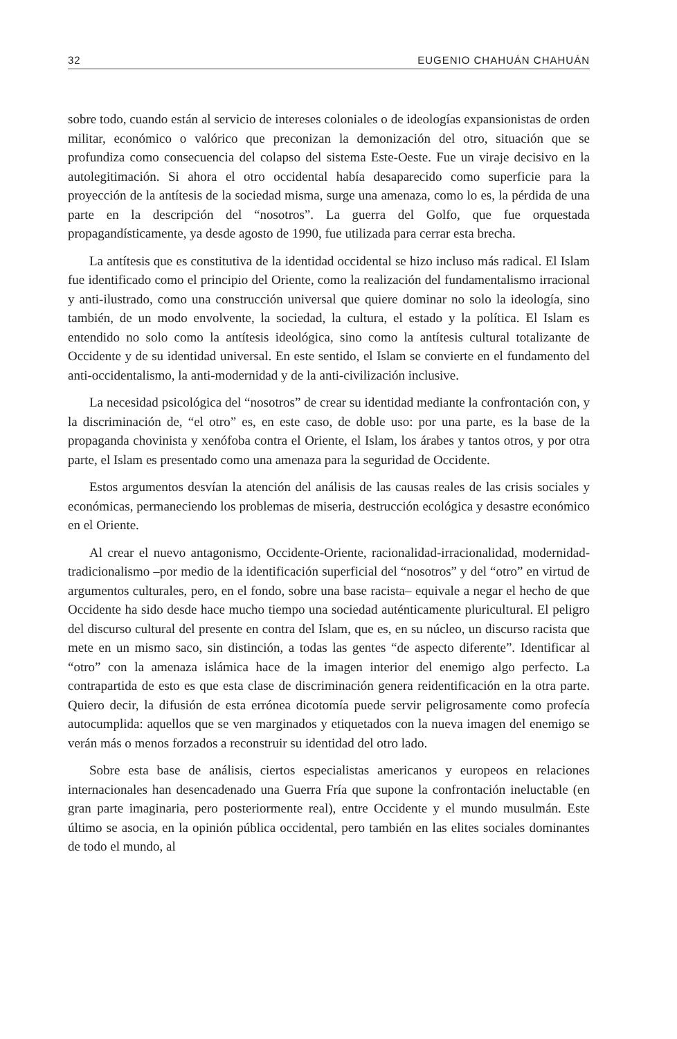32 EUGENIO CHAHUÁN CHAHUÁN
sobre todo, cuando están al servicio de intereses coloniales o de ideologías expansionistas de orden militar, económico o valórico que preconizan la demonización del otro, situación que se profundiza como consecuencia del colapso del sistema Este-Oeste. Fue un viraje decisivo en la autolegitimación. Si ahora el otro occidental había desaparecido como superficie para la proyección de la antítesis de la sociedad misma, surge una amenaza, como lo es, la pérdida de una parte en la descripción del “nosotros”. La guerra del Golfo, que fue orquestada propagandísticamente, ya desde agosto de 1990, fue utilizada para cerrar esta brecha.
La antítesis que es constitutiva de la identidad occidental se hizo incluso más radical. El Islam fue identificado como el principio del Oriente, como la realización del fundamentalismo irracional y anti-ilustrado, como una construcción universal que quiere dominar no solo la ideología, sino también, de un modo envolvente, la sociedad, la cultura, el estado y la política. El Islam es entendido no solo como la antítesis ideológica, sino como la antítesis cultural totalizante de Occidente y de su identidad universal. En este sentido, el Islam se convierte en el fundamento del anti-occidentalismo, la anti-modernidad y de la anti-civilización inclusive.
La necesidad psicológica del “nosotros” de crear su identidad mediante la confrontación con, y la discriminación de, “el otro” es, en este caso, de doble uso: por una parte, es la base de la propaganda chovinista y xenófoba contra el Oriente, el Islam, los árabes y tantos otros, y por otra parte, el Islam es presentado como una amenaza para la seguridad de Occidente.
Estos argumentos desvían la atención del análisis de las causas reales de las crisis sociales y económicas, permaneciendo los problemas de miseria, destrucción ecológica y desastre económico en el Oriente.
Al crear el nuevo antagonismo, Occidente-Oriente, racionalidad-irracionalidad, modernidad-tradicionalismo –por medio de la identificación superficial del “nosotros” y del “otro” en virtud de argumentos culturales, pero, en el fondo, sobre una base racista– equivale a negar el hecho de que Occidente ha sido desde hace mucho tiempo una sociedad auténticamente pluricultural. El peligro del discurso cultural del presente en contra del Islam, que es, en su núcleo, un discurso racista que mete en un mismo saco, sin distinción, a todas las gentes “de aspecto diferente”. Identificar al “otro” con la amenaza islámica hace de la imagen interior del enemigo algo perfecto. La contrapartida de esto es que esta clase de discriminación genera reidentificación en la otra parte. Quiero decir, la difusión de esta errónea dicotomía puede servir peligrosamente como profecía autocumplida: aquellos que se ven marginados y etiquetados con la nueva imagen del enemigo se verán más o menos forzados a reconstruir su identidad del otro lado.
Sobre esta base de análisis, ciertos especialistas americanos y europeos en relaciones internacionales han desencadenado una Guerra Fría que supone la confrontación ineluctable (en gran parte imaginaria, pero posteriormente real), entre Occidente y el mundo musulmán. Este último se asocia, en la opinión pública occidental, pero también en las elites sociales dominantes de todo el mundo, al